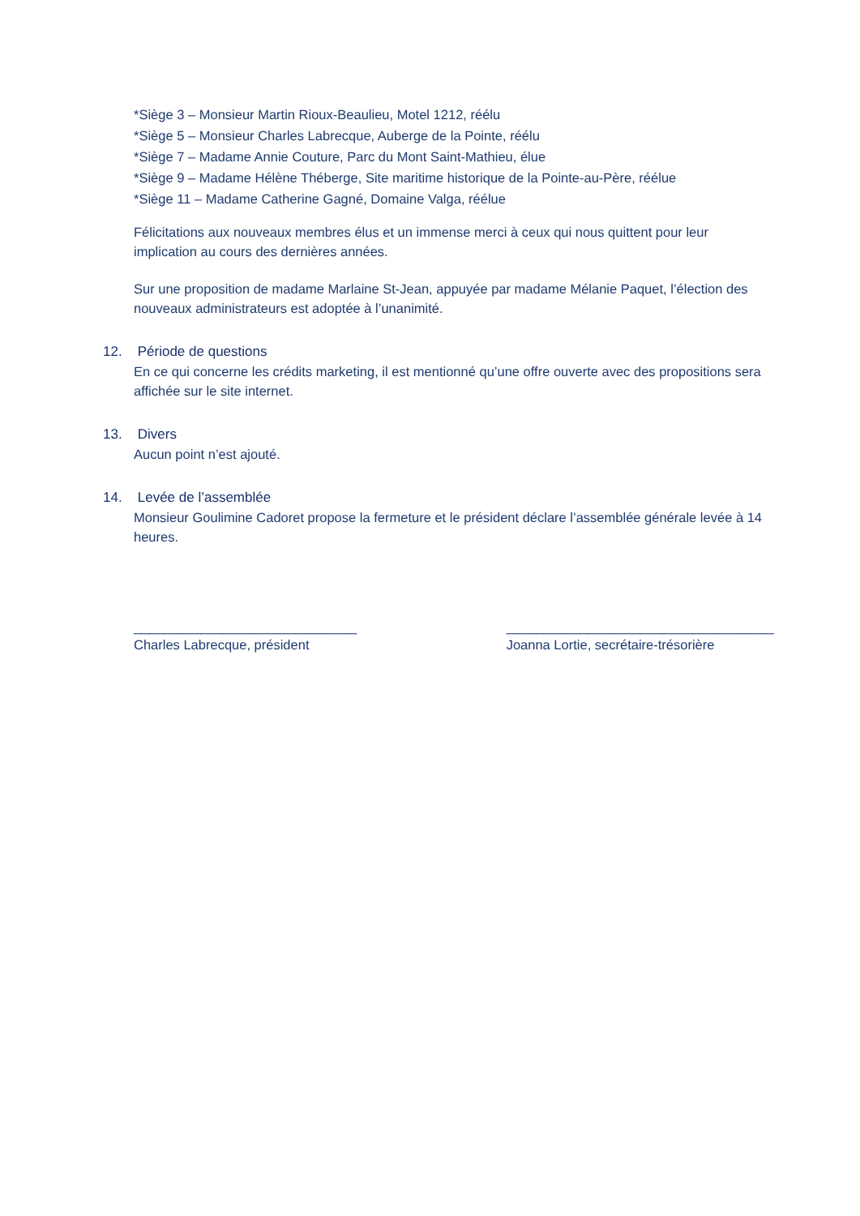*Siège 3 – Monsieur Martin Rioux-Beaulieu, Motel 1212, réélu
*Siège 5 – Monsieur Charles Labrecque, Auberge de la Pointe, réélu
*Siège 7 – Madame Annie Couture, Parc du Mont Saint-Mathieu, élue
*Siège 9 – Madame Hélène Théberge, Site maritime historique de la Pointe-au-Père, réélue
*Siège 11 – Madame Catherine Gagné, Domaine Valga, réélue
Félicitations aux nouveaux membres élus et un immense merci à ceux qui nous quittent pour leur implication au cours des dernières années.
Sur une proposition de madame Marlaine St-Jean, appuyée par madame Mélanie Paquet, l’élection des nouveaux administrateurs est adoptée à l’unanimité.
12. Période de questions
En ce qui concerne les crédits marketing, il est mentionné qu’une offre ouverte avec des propositions sera affichée sur le site internet.
13. Divers
Aucun point n’est ajouté.
14. Levée de l’assemblée
Monsieur Goulimine Cadoret propose la fermeture et le président déclare l’assemblée générale levée à 14 heures.
______________________________
Charles Labrecque, président
____________________________________
Joanna Lortie, secrétaire-trésorière